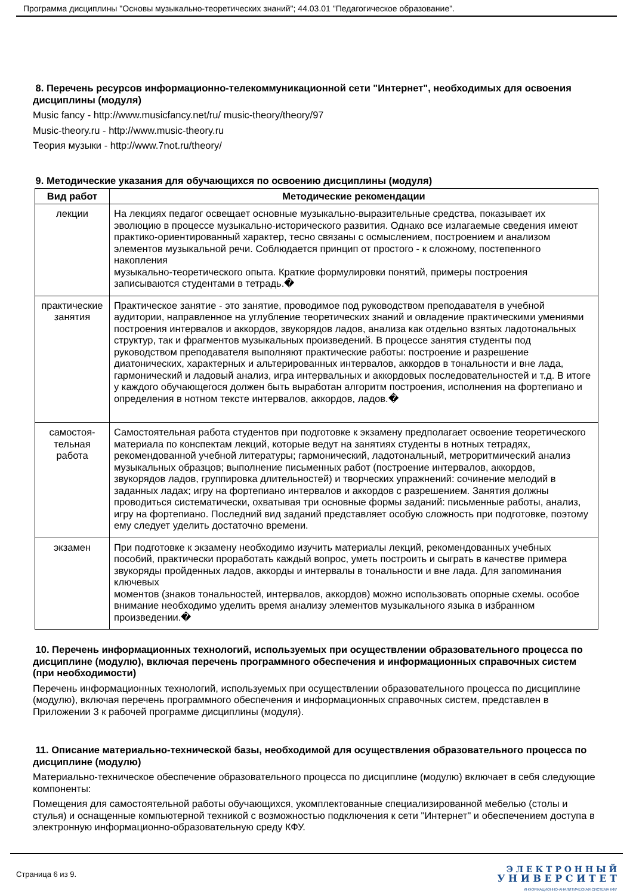Программа дисциплины "Основы музыкально-теоретических знаний"; 44.03.01 "Педагогическое образование".
8. Перечень ресурсов информационно-телекоммуникационной сети "Интернет", необходимых для освоения дисциплины (модуля)
Music fancy - http://www.musicfancy.net/ru/ music-theory/theory/97
Music-theory.ru - http://www.music-theory.ru
Теория музыки - http://www.7not.ru/theory/
9. Методические указания для обучающихся по освоению дисциплины (модуля)
| Вид работ | Методические рекомендации |
| --- | --- |
| лекции | На лекциях педагог освещает основные музыкально-выразительные средства, показывает их эволюцию в процессе музыкально-исторического развития. Однако все излагаемые сведения имеют практико-ориентированный характер, тесно связаны с осмыслением, построением и анализом элементов музыкальной речи. Соблюдается принцип от простого - к сложному, постепенного накопления музыкально-теоретического опыта. Краткие формулировки понятий, примеры построения записываются студентами в тетрадь.� |
| практические занятия | Практическое занятие - это занятие, проводимое под руководством преподавателя в учебной аудитории, направленное на углубление теоретических знаний и овладение практическими умениями построения интервалов и аккордов, звукорядов ладов, анализа как отдельно взятых ладотональных структур, так и фрагментов музыкальных произведений. В процессе занятия студенты под руководством преподавателя выполняют практические работы: построение и разрешение диатонических, характерных и альтерированных интервалов, аккордов в тональности и вне лада, гармонический и ладовый анализ, игра интервальных и аккордовых последовательностей и т.д. В итоге у каждого обучающегося должен быть выработан алгоритм построения, исполнения на фортепиано и определения в нотном тексте интервалов, аккордов, ладов.� |
| самостоя- тельная работа | Самостоятельная работа студентов при подготовке к экзамену предполагает освоение теоретического материала по конспектам лекций, которые ведут на занятиях студенты в нотных тетрадях, рекомендованной учебной литературы; гармонический, ладотональный, метроритмический анализ музыкальных образцов; выполнение письменных работ (построение интервалов, аккордов, звукорядов ладов, группировка длительностей) и творческих упражнений: сочинение мелодий в заданных ладах; игру на фортепиано интервалов и аккордов с разрешением. Занятия должны проводиться систематически, охватывая три основные формы заданий: письменные работы, анализ, игру на фортепиано. Последний вид заданий представляет особую сложность при подготовке, поэтому ему следует уделить достаточно времени. |
| экзамен | При подготовке к экзамену необходимо изучить материалы лекций, рекомендованных учебных пособий, практически проработать каждый вопрос, уметь построить и сыграть в качестве примера звукоряды пройденных ладов, аккорды и интервалы в тональности и вне лада. Для запоминания ключевых моментов (знаков тональностей, интервалов, аккордов) можно использовать опорные схемы. особое внимание необходимо уделить время анализу элементов музыкального языка в избранном произведении.� |
10. Перечень информационных технологий, используемых при осуществлении образовательного процесса по дисциплине (модулю), включая перечень программного обеспечения и информационных справочных систем (при необходимости)
Перечень информационных технологий, используемых при осуществлении образовательного процесса по дисциплине (модулю), включая перечень программного обеспечения и информационных справочных систем, представлен в Приложении 3 к рабочей программе дисциплины (модуля).
11. Описание материально-технической базы, необходимой для осуществления образовательного процесса по дисциплине (модулю)
Материально-техническое обеспечение образовательного процесса по дисциплине (модулю) включает в себя следующие компоненты:
Помещения для самостоятельной работы обучающихся, укомплектованные специализированной мебелью (столы и стулья) и оснащенные компьютерной техникой с возможностью подключения к сети "Интернет" и обеспечением доступа в электронную информационно-образовательную среду КФУ.
Страница 6 из 9.
Э Л Е К Т Р О Н Н Ы Й
У Н И В Е Р С И Т Е Т
ИНФОРМАЦИОННО-АНАЛИТИЧЕСКАЯ СИСТЕМА КФУ